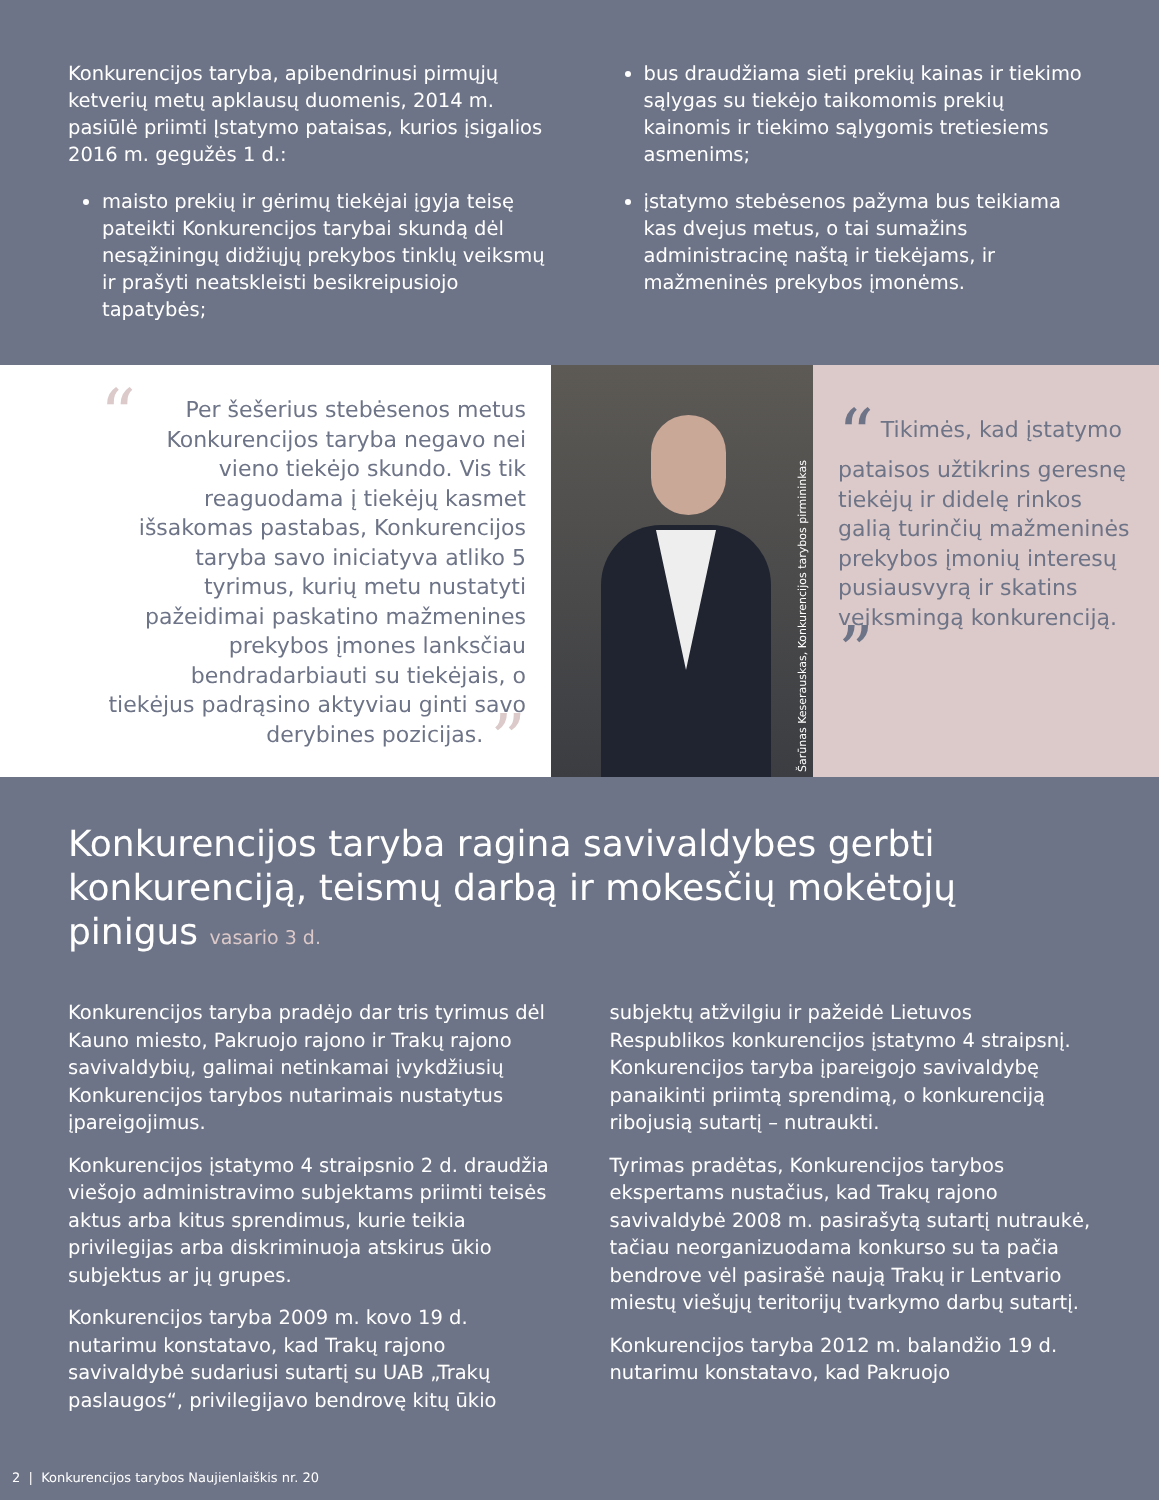Konkurencijos taryba, apibendrinusi pirmųjų ketverių metų apklausų duomenis, 2014 m. pasiūlė priimti Įstatymo pataisas, kurios įsigalios 2016 m. gegužės 1 d.:
maisto prekių ir gėrimų tiekėjai įgyja teisę pateikti Konkurencijos tarybai skundą dėl nesąžiningų didžiųjų prekybos tinklų veiksmų ir prašyti neatskleisti besikreipusiojo tapatybės;
bus draudžiama sieti prekių kainas ir tiekimo sąlygas su tiekėjo taikomomis prekių kainomis ir tiekimo sąlygomis tretiesiems asmenims;
įstatymo stebėsenos pažyma bus teikiama kas dvejus metus, o tai sumažins administracinę naštą ir tiekėjams, ir mažmeninės prekybos įmonėms.
“Per šešerius stebėsenos metus Konkurencijos taryba negavo nei vieno tiekėjo skundo. Vis tik reaguodama į tiekėjų kasmet išsakomas pastabas, Konkurencijos taryba savo iniciatyva atliko 5 tyrimus, kurių metu nustatyti pažeidimai paskatino mažmenines prekybos įmones lanksčiau bendradarbiauti su tiekėjais, o tiekėjus padrąsino aktyviau ginti savo derybines pozicijas. ”
Šarūnas Keserauskas, Konkurencijos tarybos pirmininkas
“ Tikimės, kad įstatymo pataisos užtikrins geresnę tiekėjų ir didelę rinkos galią turinčių mažmeninės prekybos įmonių interesų pusiausvyrą ir skatins veiksmingą konkurenciją. ”
Konkurencijos taryba ragina savivaldybes gerbti konkurenciją, teismų darbą ir mokesčių mokėtojų pinigus vasario 3 d.
Konkurencijos taryba pradėjo dar tris tyrimus dėl Kauno miesto, Pakruojo rajono ir Trakų rajono savivaldybių, galimai netinkamai įvykdžiusių Konkurencijos tarybos nutarimais nustatytus įpareigojimus.
Konkurencijos įstatymo 4 straipsnio 2 d. draudžia viešojo administravimo subjektams priimti teisės aktus arba kitus sprendimus, kurie teikia privilegijas arba diskriminuoja atskirus ūkio subjektus ar jų grupes.
Konkurencijos taryba 2009 m. kovo 19 d. nutarimu konstatavo, kad Trakų rajono savivaldybė sudariusi sutartį su UAB „Trakų paslaugos“, privilegijavo bendrovę kitų ūkio subjektų atžvilgiu ir pažeidė Lietuvos Respublikos konkurencijos įstatymo 4 straipsnį. Konkurencijos taryba įpareigojo savivaldybę panaikinti priimtą sprendimą, o konkurenciją ribojusią sutartį – nutraukti.
Tyrimas pradėtas, Konkurencijos tarybos ekspertams nustačius, kad Trakų rajono savivaldybė 2008 m. pasirašytą sutartį nutraukė, tačiau neorganizuodama konkurso su ta pačia bendrove vėl pasirašė naują Trakų ir Lentvario miestų viešųjų teritorijų tvarkymo darbų sutartį.
Konkurencijos taryba 2012 m. balandžio 19 d. nutarimu konstatavo, kad Pakruojo
2 | Konkurencijos tarybos Naujienlaiškis nr. 20